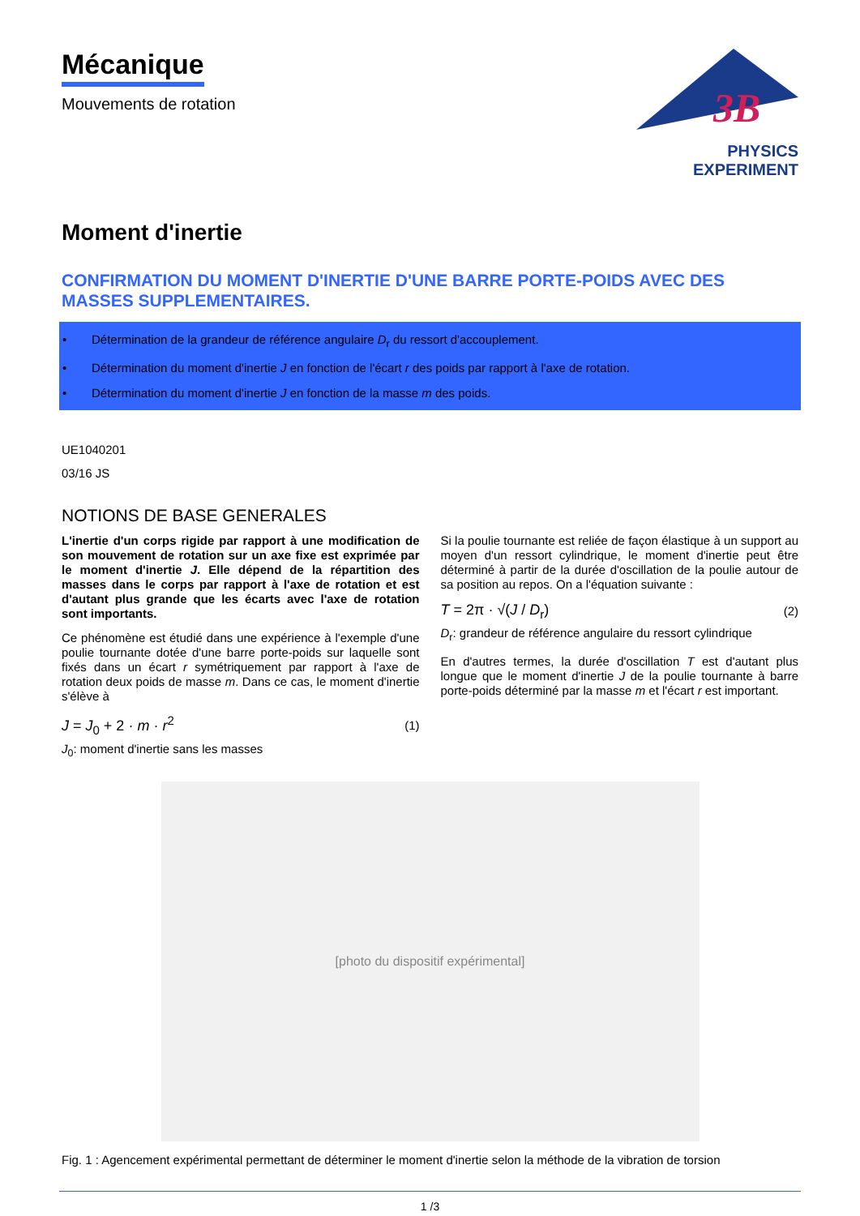Mécanique
Mouvements de rotation
3B
PHYSICS EXPERIMENT
Moment d'inertie
CONFIRMATION DU MOMENT D'INERTIE D'UNE BARRE PORTE-POIDS AVEC DES MASSES SUPPLEMENTAIRES.
• Détermination de la grandeur de référence angulaire D<sub>r</sub> du ressort d'accouplement.
• Détermination du moment d'inertie J en fonction de l'écart r des poids par rapport à l'axe de rotation.
• Détermination du moment d'inertie J en fonction de la masse m des poids.
UE1040201
03/16 JS
NOTIONS DE BASE GENERALES
L'inertie d'un corps rigide par rapport à une modification de son mouvement de rotation sur un axe fixe est exprimée par le moment d'inertie J. Elle dépend de la répartition des masses dans le corps par rapport à l'axe de rotation et est d'autant plus grande que les écarts avec l'axe de rotation sont importants.
Ce phénomène est étudié dans une expérience à l'exemple d'une poulie tournante dotée d'une barre porte-poids sur laquelle sont fixés dans un écart r symétriquement par rapport à l'axe de rotation deux poids de masse m. Dans ce cas, le moment d'inertie s'élève à
J = J<sub>0</sub> + 2 · m · r<sup>2</sup> (1)
J<sub>0</sub>: moment d'inertie sans les masses
Si la poulie tournante est reliée de façon élastique à un support au moyen d'un ressort cylindrique, le moment d'inertie peut être déterminé à partir de la durée d'oscillation de la poulie autour de sa position au repos. On a l'équation suivante :
T = 2π · √(J / D<sub>r</sub>) (2)
D<sub>r</sub>: grandeur de référence angulaire du ressort cylindrique
En d'autres termes, la durée d'oscillation T est d'autant plus longue que le moment d'inertie J de la poulie tournante à barre porte-poids déterminé par la masse m et l'écart r est important.
[photo du dispositif expérimental]
Fig. 1 : Agencement expérimental permettant de déterminer le moment d'inertie selon la méthode de la vibration de torsion
1 /3